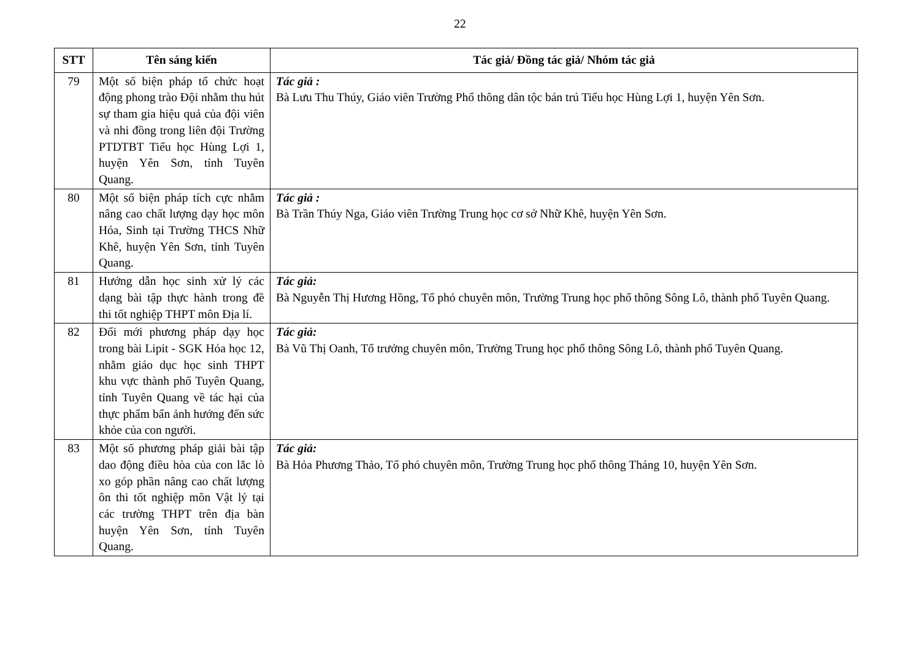22
| STT | Tên sáng kiến | Tác giả/ Đồng tác giả/ Nhóm tác giả |
| --- | --- | --- |
| 79 | Một số biện pháp tổ chức hoạt động phong trào Đội nhằm thu hút sự tham gia hiệu quả của đội viên và nhi đồng trong liên đội Trường PTDTBT Tiểu học Hùng Lợi 1, huyện Yên Sơn, tỉnh Tuyên Quang. | Tác giả : Bà Lưu Thu Thúy, Giáo viên Trường Phổ thông dân tộc bán trú Tiểu học Hùng Lợi 1, huyện Yên Sơn. |
| 80 | Một số biện pháp tích cực nhằm nâng cao chất lượng dạy học môn Hóa, Sinh tại Trường THCS Nhữ Khê, huyện Yên Sơn, tỉnh Tuyên Quang. | Tác giả : Bà Trần Thúy Nga, Giáo viên Trường Trung học cơ sở Nhữ Khê, huyện Yên Sơn. |
| 81 | Hướng dẫn học sinh xử lý các dạng bài tập thực hành trong đề thi tốt nghiệp THPT môn Địa lí. | Tác giả: Bà Nguyễn Thị Hương Hồng, Tổ phó chuyên môn, Trường Trung học phổ thông Sông Lô, thành phố Tuyên Quang. |
| 82 | Đổi mới phương pháp dạy học trong bài Lipit - SGK Hóa học 12, nhằm giáo dục học sinh THPT khu vực thành phố Tuyên Quang, tỉnh Tuyên Quang về tác hại của thực phẩm bẩn ảnh hướng đến sức khỏe của con người. | Tác giả: Bà Vũ Thị Oanh, Tổ trưởng chuyên môn, Trường Trung học phổ thông Sông Lô, thành phố Tuyên Quang. |
| 83 | Một số phương pháp giải bài tập dao động điều hòa của con lắc lò xo góp phần nâng cao chất lượng ôn thi tốt nghiệp môn Vật lý tại các trường THPT trên địa bàn huyện Yên Sơn, tỉnh Tuyên Quang. | Tác giả: Bà Hỏa Phương Thảo, Tổ phó chuyên môn, Trường Trung học phổ thông Tháng 10, huyện Yên Sơn. |